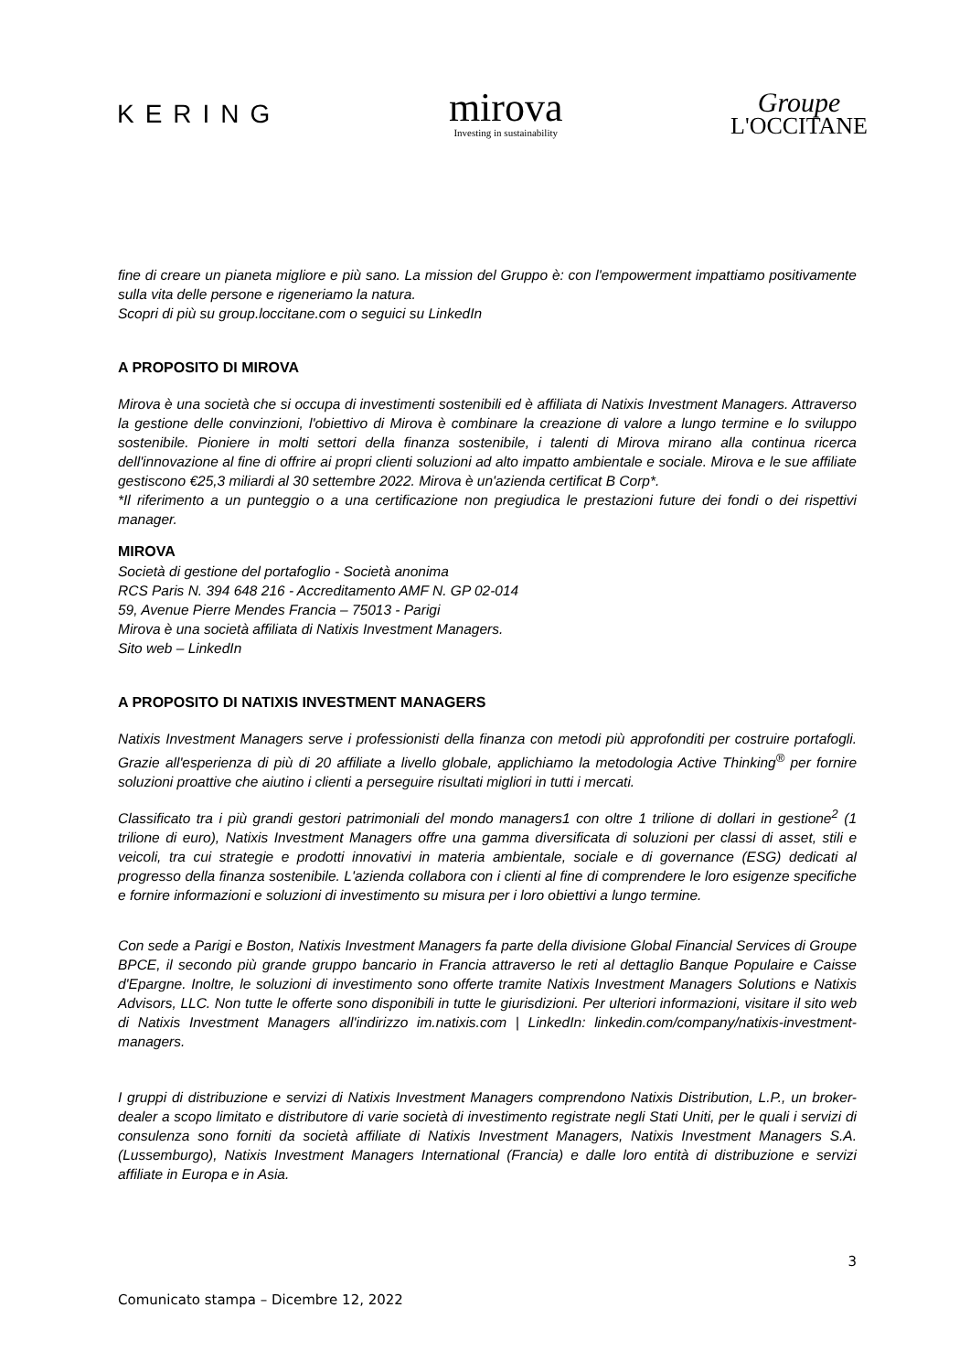KERING
mirova
Investing in sustainability
Groupe
L'OCCITANE
fine di creare un pianeta migliore e più sano. La mission del Gruppo è: con l'empowerment impattiamo positivamente sulla vita delle persone e rigeneriamo la natura.
Scopri di più su group.loccitane.com o seguici su LinkedIn
A PROPOSITO DI MIROVA
Mirova è una società che si occupa di investimenti sostenibili ed è affiliata di Natixis Investment Managers. Attraverso la gestione delle convinzioni, l'obiettivo di Mirova è combinare la creazione di valore a lungo termine e lo sviluppo sostenibile. Pioniere in molti settori della finanza sostenibile, i talenti di Mirova mirano alla continua ricerca dell'innovazione al fine di offrire ai propri clienti soluzioni ad alto impatto ambientale e sociale. Mirova e le sue affiliate gestiscono €25,3 miliardi al 30 settembre 2022. Mirova è un'azienda certificat B Corp*.
*Il riferimento a un punteggio o a una certificazione non pregiudica le prestazioni future dei fondi o dei rispettivi manager.
MIROVA
Società di gestione del portafoglio - Società anonima
RCS Paris N. 394 648 216 - Accreditamento AMF N. GP 02-014
59, Avenue Pierre Mendes Francia – 75013 - Parigi
Mirova è una società affiliata di Natixis Investment Managers.
Sito web – LinkedIn
A PROPOSITO DI NATIXIS INVESTMENT MANAGERS
Natixis Investment Managers serve i professionisti della finanza con metodi più approfonditi per costruire portafogli. Grazie all'esperienza di più di 20 affiliate a livello globale, applichiamo la metodologia Active Thinking<sup>®</sup> per fornire soluzioni proattive che aiutino i clienti a perseguire risultati migliori in tutti i mercati.
Classificato tra i più grandi gestori patrimoniali del mondo managers1 con oltre 1 trilione di dollari in gestione<sup>2</sup> (1 trilione di euro), Natixis Investment Managers offre una gamma diversificata di soluzioni per classi di asset, stili e veicoli, tra cui strategie e prodotti innovativi in materia ambientale, sociale e di governance (ESG) dedicati al progresso della finanza sostenibile. L'azienda collabora con i clienti al fine di comprendere le loro esigenze specifiche e fornire informazioni e soluzioni di investimento su misura per i loro obiettivi a lungo termine.
Con sede a Parigi e Boston, Natixis Investment Managers fa parte della divisione Global Financial Services di Groupe BPCE, il secondo più grande gruppo bancario in Francia attraverso le reti al dettaglio Banque Populaire e Caisse d'Epargne. Inoltre, le soluzioni di investimento sono offerte tramite Natixis Investment Managers Solutions e Natixis Advisors, LLC. Non tutte le offerte sono disponibili in tutte le giurisdizioni. Per ulteriori informazioni, visitare il sito web di Natixis Investment Managers all'indirizzo im.natixis.com | LinkedIn: linkedin.com/company/natixis-investment-managers.
I gruppi di distribuzione e servizi di Natixis Investment Managers comprendono Natixis Distribution, L.P., un broker-dealer a scopo limitato e distributore di varie società di investimento registrate negli Stati Uniti, per le quali i servizi di consulenza sono forniti da società affiliate di Natixis Investment Managers, Natixis Investment Managers S.A. (Lussemburgo), Natixis Investment Managers International (Francia) e dalle loro entità di distribuzione e servizi affiliate in Europa e in Asia.
3
Comunicato stampa – Dicembre 12, 2022